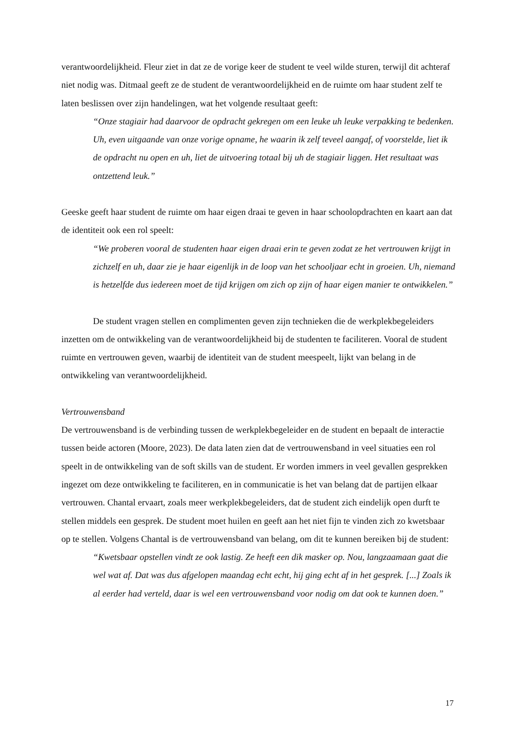verantwoordelijkheid. Fleur ziet in dat ze de vorige keer de student te veel wilde sturen, terwijl dit achteraf niet nodig was. Ditmaal geeft ze de student de verantwoordelijkheid en de ruimte om haar student zelf te laten beslissen over zijn handelingen, wat het volgende resultaat geeft:
“Onze stagiair had daarvoor de opdracht gekregen om een leuke uh leuke verpakking te bedenken. Uh, even uitgaande van onze vorige opname, he waarin ik zelf teveel aangaf, of voorstelde, liet ik de opdracht nu open en uh, liet de uitvoering totaal bij uh de stagiair liggen. Het resultaat was ontzettend leuk.”
Geeske geeft haar student de ruimte om haar eigen draai te geven in haar schoolopdrachten en kaart aan dat de identiteit ook een rol speelt:
“We proberen vooral de studenten haar eigen draai erin te geven zodat ze het vertrouwen krijgt in zichzelf en uh, daar zie je haar eigenlijk in de loop van het schooljaar echt in groeien. Uh, niemand is hetzelfde dus iedereen moet de tijd krijgen om zich op zijn of haar eigen manier te ontwikkelen.”
De student vragen stellen en complimenten geven zijn technieken die de werkplekbegeleiders inzetten om de ontwikkeling van de verantwoordelijkheid bij de studenten te faciliteren. Vooral de student ruimte en vertrouwen geven, waarbij de identiteit van de student meespeelt, lijkt van belang in de ontwikkeling van verantwoordelijkheid.
Vertrouwensband
De vertrouwensband is de verbinding tussen de werkplekbegeleider en de student en bepaalt de interactie tussen beide actoren (Moore, 2023). De data laten zien dat de vertrouwensband in veel situaties een rol speelt in de ontwikkeling van de soft skills van de student. Er worden immers in veel gevallen gesprekken ingezet om deze ontwikkeling te faciliteren, en in communicatie is het van belang dat de partijen elkaar vertrouwen. Chantal ervaart, zoals meer werkplekbegeleiders, dat de student zich eindelijk open durft te stellen middels een gesprek. De student moet huilen en geeft aan het niet fijn te vinden zich zo kwetsbaar op te stellen. Volgens Chantal is de vertrouwensband van belang, om dit te kunnen bereiken bij de student:
“Kwetsbaar opstellen vindt ze ook lastig. Ze heeft een dik masker op. Nou, langzaamaan gaat die wel wat af. Dat was dus afgelopen maandag echt echt, hij ging echt af in het gesprek. [...] Zoals ik al eerder had verteld, daar is wel een vertrouwensband voor nodig om dat ook te kunnen doen.”
17